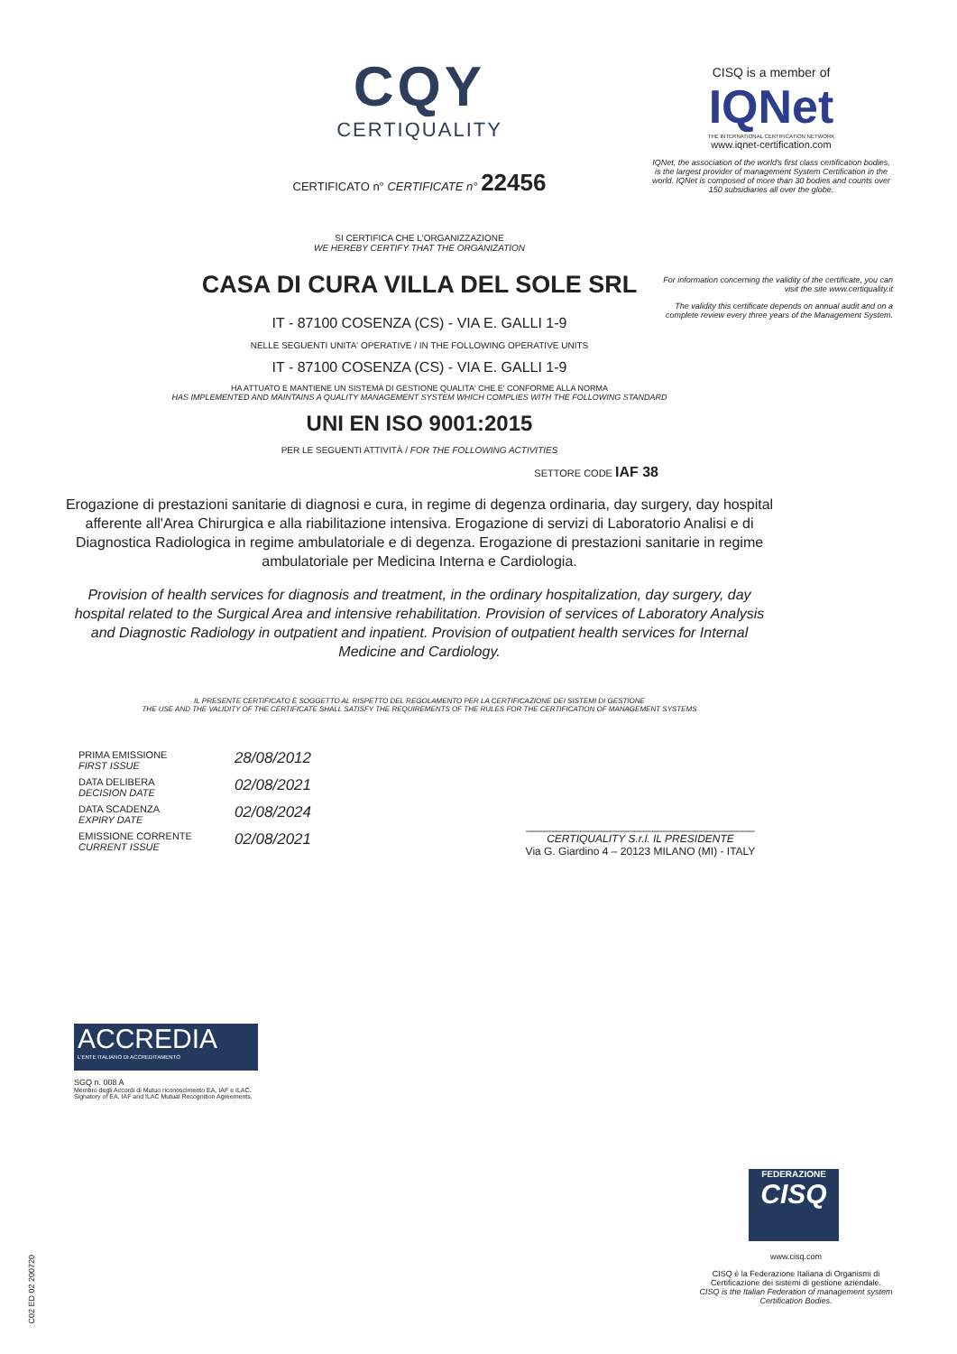CISQ is a member of
IQNet
THE INTERNATIONAL CERTIFICATION NETWORK
www.iqnet-certification.com
IQNet, the association of the world's first class certification bodies, is the largest provider of management System Certification in the world. IQNet is composed of more than 30 bodies and counts over 150 subsidiaries all over the globe.
For information concerning the validity of the certificate, you can visit the site www.certiquality.it
The validity this certificate depends on annual audit and on a complete review every three years of the Management System.
CQY
CERTIQUALITY
CERTIFICATO n° CERTIFICATE n° 22456
SI CERTIFICA CHE L'ORGANIZZAZIONE
WE HEREBY CERTIFY THAT THE ORGANIZATION
CASA DI CURA VILLA DEL SOLE SRL
IT - 87100 COSENZA (CS) - VIA E. GALLI 1-9
NELLE SEGUENTI UNITA' OPERATIVE / IN THE FOLLOWING OPERATIVE UNITS
IT - 87100 COSENZA (CS) - VIA E. GALLI 1-9
HA ATTUATO E MANTIENE UN SISTEMA DI GESTIONE QUALITA' CHE E' CONFORME ALLA NORMA
HAS IMPLEMENTED AND MAINTAINS A QUALITY MANAGEMENT SYSTEM WHICH COMPLIES WITH THE FOLLOWING STANDARD
UNI EN ISO 9001:2015
PER LE SEGUENTI ATTIVITÀ / FOR THE FOLLOWING ACTIVITIES
SETTORE CODE IAF 38
Erogazione di prestazioni sanitarie di diagnosi e cura, in regime di degenza ordinaria, day surgery, day hospital afferente all'Area Chirurgica e alla riabilitazione intensiva. Erogazione di servizi di Laboratorio Analisi e di Diagnostica Radiologica in regime ambulatoriale e di degenza. Erogazione di prestazioni sanitarie in regime ambulatoriale per Medicina Interna e Cardiologia.
Provision of health services for diagnosis and treatment, in the ordinary hospitalization, day surgery, day hospital related to the Surgical Area and intensive rehabilitation. Provision of services of Laboratory Analysis and Diagnostic Radiology in outpatient and inpatient. Provision of outpatient health services for Internal Medicine and Cardiology.
IL PRESENTE CERTIFICATO È SOGGETTO AL RISPETTO DEL REGOLAMENTO PER LA CERTIFICAZIONE DEI SISTEMI DI GESTIONE
THE USE AND THE VALIDITY OF THE CERTIFICATE SHALL SATISFY THE REQUIREMENTS OF THE RULES FOR THE CERTIFICATION OF MANAGEMENT SYSTEMS
| PRIMA EMISSIONE FIRST ISSUE | 28/08/2012 |
| DATA DELIBERA DECISION DATE | 02/08/2021 |
| DATA SCADENZA EXPIRY DATE | 02/08/2024 |
| EMISSIONE CORRENTE CURRENT ISSUE | 02/08/2021 |
______________________________________
CERTIQUALITY S.r.l. IL PRESIDENTE
Via G. Giardino 4 – 20123 MILANO (MI) - ITALY
ACCREDIA
L'ENTE ITALIANO DI ACCREDITAMENTO
SGQ n. 008 A
Membro degli Accordi di Mutuo riconoscimento EA, IAF e ILAC.
Signatory of EA, IAF and ILAC Mutual Recognition Agreements.
FEDERAZIONE
CISQ
www.cisq.com
CISQ è la Federazione Italiana di Organismi di Certificazione dei sistemi di gestione aziendale.
CISQ is the Italian Federation of management system Certification Bodies.
C02 ED 02 200720